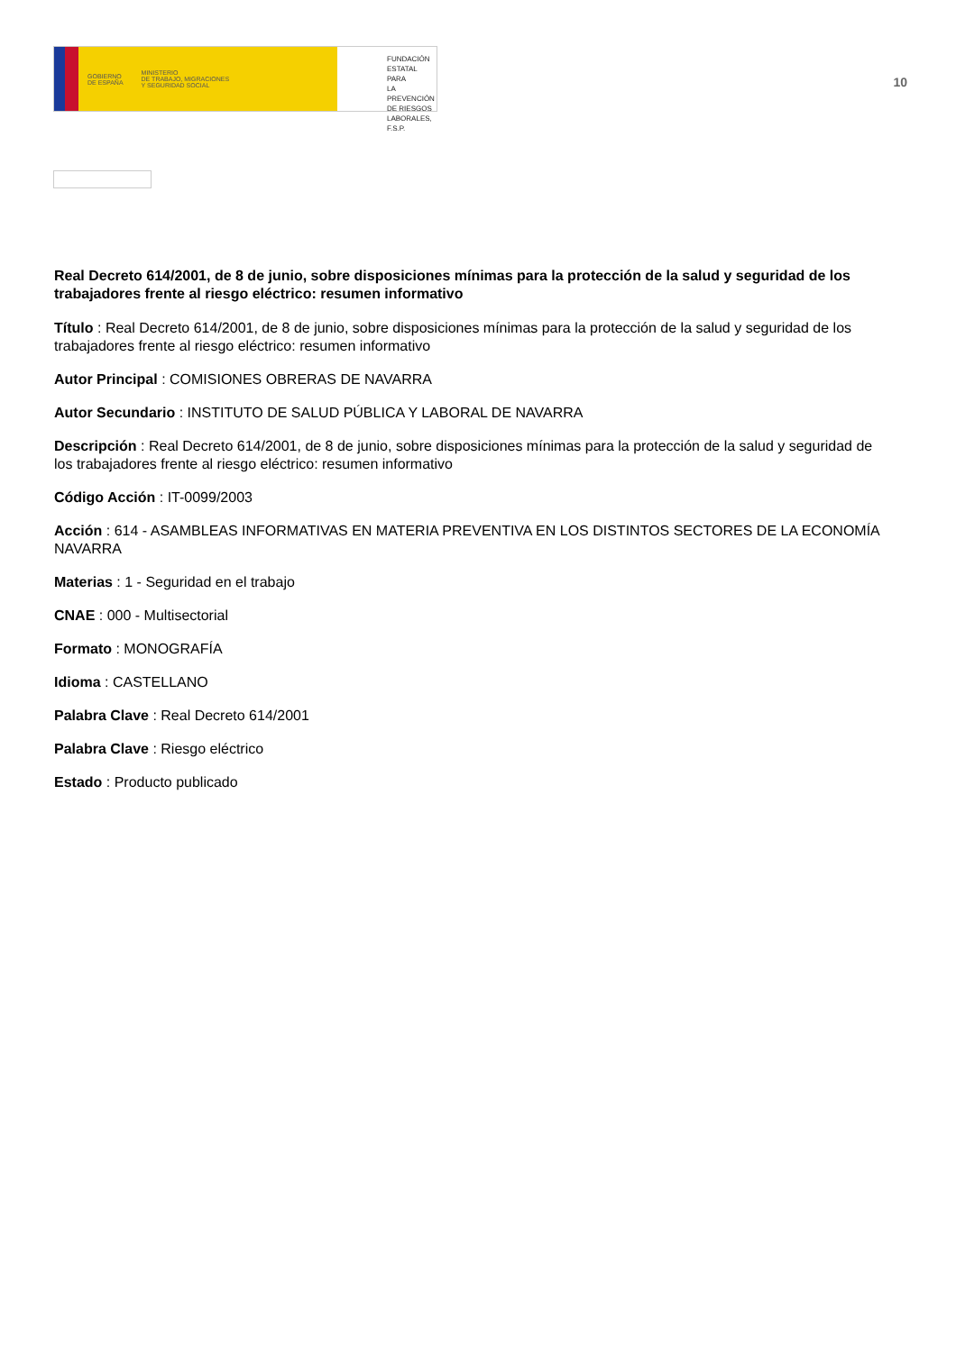GOBIERNO
DE ESPAÑA
MINISTERIO
DE TRABAJO, MIGRACIONES
Y SEGURIDAD SOCIAL
FUNDACIÓN
ESTATAL PARA
LA PREVENCIÓN
DE RIESGOS
LABORALES, F.S.P.
10
Real Decreto 614/2001, de 8 de junio, sobre disposiciones mínimas para la protección de la salud y seguridad de los trabajadores frente al riesgo eléctrico: resumen informativo
Título : Real Decreto 614/2001, de 8 de junio, sobre disposiciones mínimas para la protección de la salud y seguridad de los trabajadores frente al riesgo eléctrico: resumen informativo
Autor Principal : COMISIONES OBRERAS DE NAVARRA
Autor Secundario : INSTITUTO DE SALUD PÚBLICA Y LABORAL DE NAVARRA
Descripción : Real Decreto 614/2001, de 8 de junio, sobre disposiciones mínimas para la protección de la salud y seguridad de los trabajadores frente al riesgo eléctrico: resumen informativo
Código Acción : IT-0099/2003
Acción : 614 - ASAMBLEAS INFORMATIVAS EN MATERIA PREVENTIVA EN LOS DISTINTOS SECTORES DE LA ECONOMÍA NAVARRA
Materias : 1 - Seguridad en el trabajo
CNAE : 000 - Multisectorial
Formato : MONOGRAFÍA
Idioma : CASTELLANO
Palabra Clave : Real Decreto 614/2001
Palabra Clave : Riesgo eléctrico
Estado : Producto publicado